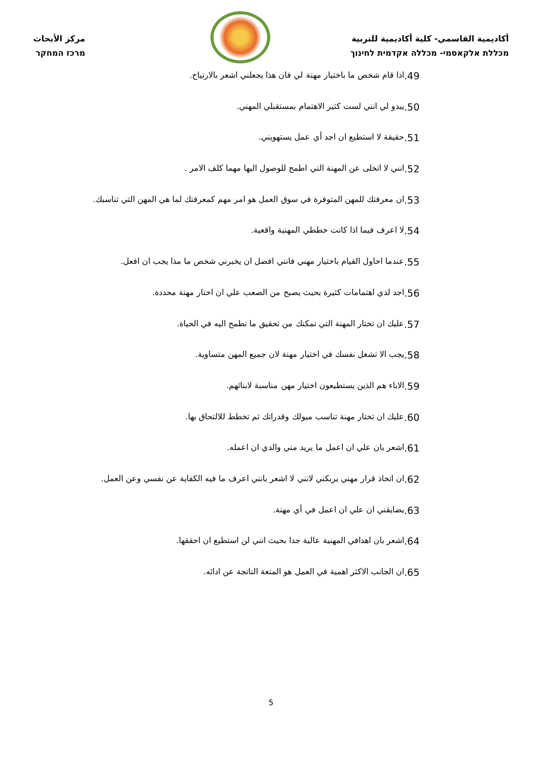أكاديمية القاسمي- كلية أكاديمية للتربية
מכללת אלקאסמי- מכללה אקדמית לחינוך
مركز الأبحاث
מרכז המחקר
اذا قام شخص ما باختيار مهنة لي فان هذا يجعلني اشعر بالارتياح..49
يبدو لي انني لست كثير الاهتمام بمستقبلي المهني..50
حقيقة لا استطيع ان اجد أي عمل يستهويني..51
انني لا اتخلى عن المهنة التي اطمح للوصول اليها مهما كلف الامر ..52
ان معرفتك للمهن المتوفرة في سوق العمل هو امر مهم كمعرفتك لما هي المهن التي تناسبك..53
لا اعرف فيما اذا كانت خططي المهنية واقعية..54
عندما احاول القيام باختيار مهني فانني افضل ان يخبرني شخص ما مذا يجب ان افعل..55
اجد لدي اهتمامات كثيرة بحيث يصبح من الصعب علي ان اختار مهنة محددة..56
عليك ان تختار المهنة التي تمكنك من تحقيق ما تطمح اليه في الحياة..57
يجب الا تشغل نفسك في اختيار مهنة لان جميع المهن متساوية..58
الاباء هم الذين يستطيعون اختيار مهن مناسبة لابنائهم..59
عليك ان تختار مهنة تناسب ميولك وقدراتك ثم تخطط للالتحاق بها..60
اشعر بان علي ان اعمل ما يريد مني والدي ان اعمله..61
ان اتخاذ قرار مهني يربكني لانني لا اشعر بانني اعرف ما فيه الكفاية عن نفسي وعن العمل..62
يضايقني ان علي ان اعمل في أي مهنة..63
اشعر بان اهدافي المهنية عالية جدا بحيث انني لن استطيع ان احققها..64
ان الجانب الاكثر اهمية في العمل هو المتعة الناتجة عن ادائه..65
5